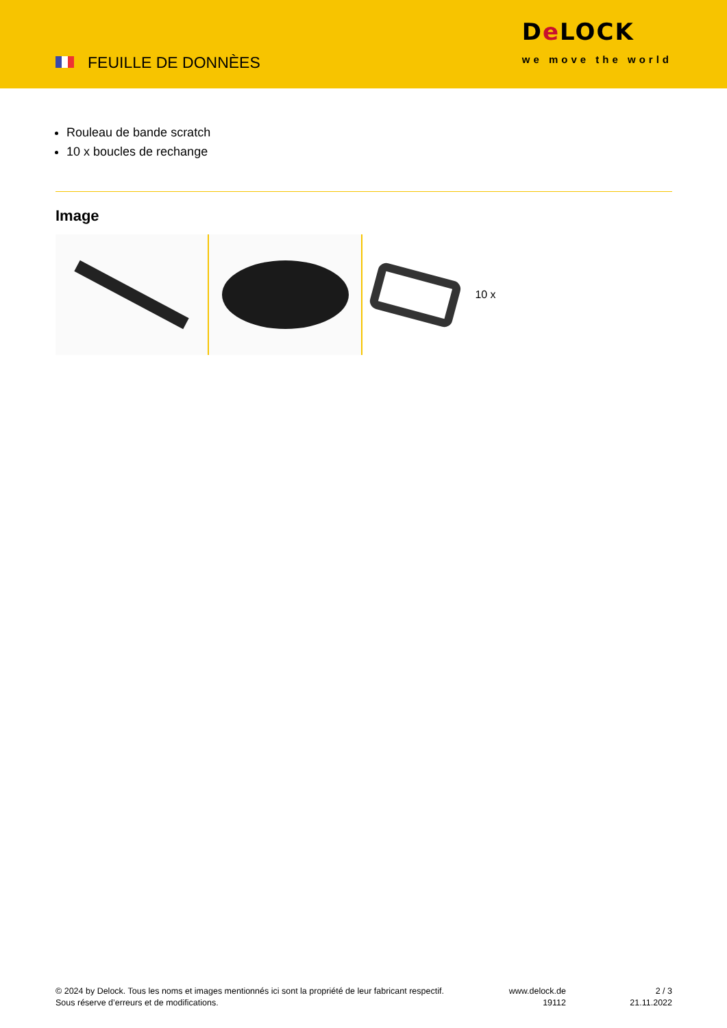FEUILLE DE DONNÈES
De LOCK
we move the world
Rouleau de bande scratch
10 x boucles de rechange
Image
10 x
© 2024 by Delock. Tous les noms et images mentionnés ici sont la propriété de leur fabricant respectif.
Sous réserve d’erreurs et de modifications.
www.delock.de
19112
2 / 3
21.11.2022